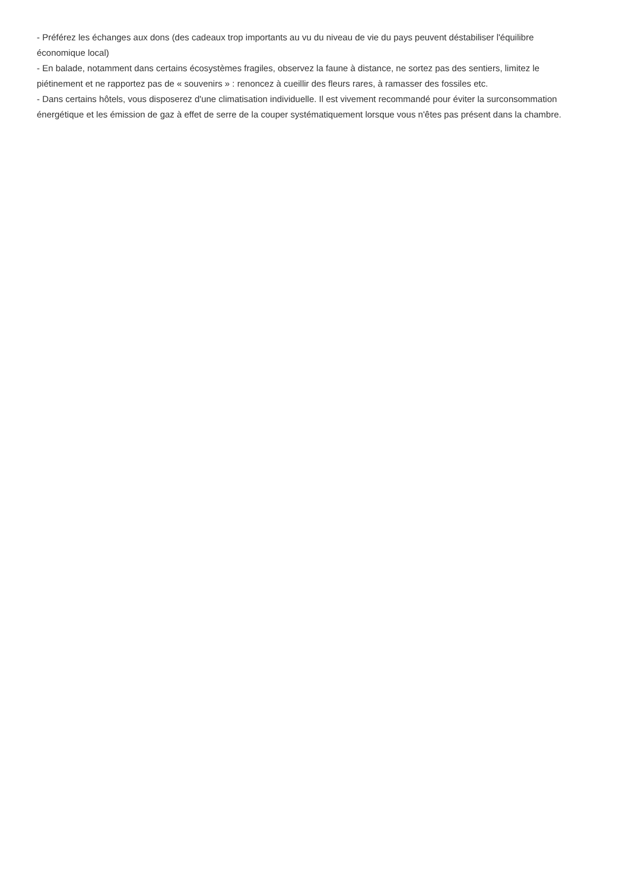- Préférez les échanges aux dons (des cadeaux trop importants au vu du niveau de vie du pays peuvent déstabiliser l'équilibre économique local)
- En balade, notamment dans certains écosystèmes fragiles, observez la faune à distance, ne sortez pas des sentiers, limitez le piétinement et ne rapportez pas de « souvenirs » : renoncez à cueillir des fleurs rares, à ramasser des fossiles etc.
- Dans certains hôtels, vous disposerez d'une climatisation individuelle. Il est vivement recommandé pour éviter la surconsommation énergétique et les émission de gaz à effet de serre de la couper systématiquement lorsque vous n'êtes pas présent dans la chambre.